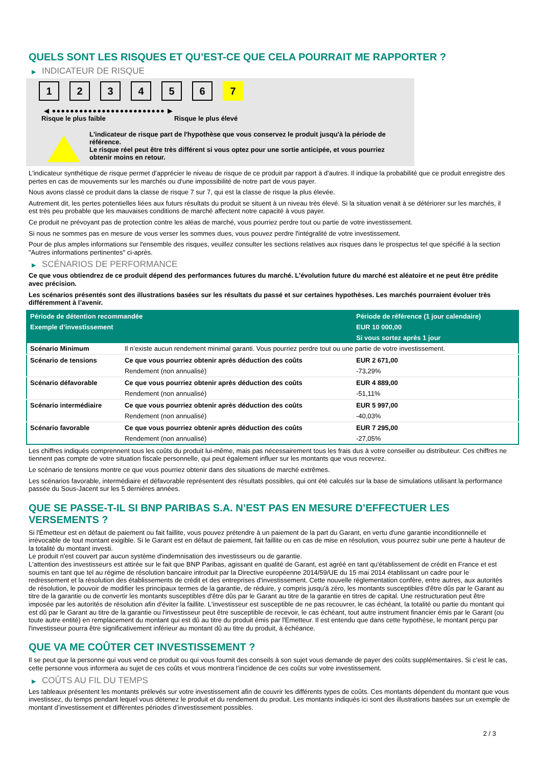QUELS SONT LES RISQUES ET QU’EST-CE QUE CELA POURRAIT ME RAPPORTER ?
▶ INDICATEUR DE RISQUE
1 2 3 4 5 6 7
◀ ●●●●●●●●●●●●●●●●●●●●●●●●● ▶
Risque le plus faible Risque le plus élevé
L'indicateur de risque part de l'hypothèse que vous conservez le produit jusqu'à la période de référence.
Le risque réel peut être très différent si vous optez pour une sortie anticipée, et vous pourriez obtenir moins en retour.
L'indicateur synthétique de risque permet d'apprécier le niveau de risque de ce produit par rapport à d'autres. Il indique la probabilité que ce produit enregistre des pertes en cas de mouvements sur les marchés ou d'une impossibilité de notre part de vous payer.
Nous avons classé ce produit dans la classe de risque 7 sur 7, qui est la classe de risque la plus élevée.
Autrement dit, les pertes potentielles liées aux futurs résultats du produit se situent à un niveau très élevé. Si la situation venait à se détériorer sur les marchés, il est très peu probable que les mauvaises conditions de marché affectent notre capacité à vous payer.
Ce produit ne prévoyant pas de protection contre les aléas de marché, vous pourriez perdre tout ou partie de votre investissement.
Si nous ne sommes pas en mesure de vous verser les sommes dues, vous pouvez perdre l'intégralité de votre investissement.
Pour de plus amples informations sur l'ensemble des risques, veuillez consulter les sections relatives aux risques dans le prospectus tel que spécifié à la section "Autres informations pertinentes" ci-après.
▶ SCÉNARIOS DE PERFORMANCE
Ce que vous obtiendrez de ce produit dépend des performances futures du marché. L’évolution future du marché est aléatoire et ne peut être prédite avec précision.
Les scénarios présentés sont des illustrations basées sur les résultats du passé et sur certaines hypothèses. Les marchés pourraient évoluer très différemment à l’avenir.
| Période de détention recommandée | | Période de référence (1 jour calendaire) |
| --- | --- | --- |
| Exemple d’investissement | | EUR 10 000,00 |
| | | Si vous sortez après 1 jour |
| Scénario Minimum | Il n’existe aucun rendement minimal garanti. Vous pourriez perdre tout ou une partie de votre investissement. | |
| Scénario de tensions | Ce que vous pourriez obtenir après déduction des coûts | EUR 2 671,00 |
| | Rendement (non annualisé) | -73,29% |
| Scénario défavorable | Ce que vous pourriez obtenir après déduction des coûts | EUR 4 889,00 |
| | Rendement (non annualisé) | -51,11% |
| Scénario intermédiaire | Ce que vous pourriez obtenir après déduction des coûts | EUR 5 997,00 |
| | Rendement (non annualisé) | -40,03% |
| Scénario favorable | Ce que vous pourriez obtenir après déduction des coûts | EUR 7 295,00 |
| | Rendement (non annualisé) | -27,05% |
Les chiffres indiqués comprennent tous les coûts du produit lui-même, mais pas nécessairement tous les frais dus à votre conseiller ou distributeur. Ces chiffres ne tiennent pas compte de votre situation fiscale personnelle, qui peut également influer sur les montants que vous recevrez.
Le scénario de tensions montre ce que vous pourriez obtenir dans des situations de marché extrêmes.
Les scénarios favorable, intermédiaire et défavorable représentent des résultats possibles, qui ont été calculés sur la base de simulations utilisant la performance passée du Sous-Jacent sur les 5 dernières années.
QUE SE PASSE-T-IL SI BNP PARIBAS S.A. N’EST PAS EN MESURE D’EFFECTUER LES VERSEMENTS ?
Si l'Émetteur est en défaut de paiement ou fait faillite, vous pouvez prétendre à un paiement de la part du Garant, en vertu d'une garantie inconditionnelle et irrévocable de tout montant exigible. Si le Garant est en défaut de paiement, fait faillite ou en cas de mise en résolution, vous pourrez subir une perte à hauteur de la totalité du montant investi.
Le produit n'est couvert par aucun système d'indemnisation des investisseurs ou de garantie.
L'attention des investisseurs est attirée sur le fait que BNP Paribas, agissant en qualité de Garant, est agréé en tant qu'établissement de crédit en France et est soumis en tant que tel au régime de résolution bancaire introduit par la Directive européenne 2014/59/UE du 15 mai 2014 établissant un cadre pour le redressement et la résolution des établissements de crédit et des entreprises d'investissement. Cette nouvelle réglementation confère, entre autres, aux autorités de résolution, le pouvoir de modifier les principaux termes de la garantie, de réduire, y compris jusqu'à zéro, les montants susceptibles d'être dûs par le Garant au titre de la garantie ou de convertir les montants susceptibles d'être dûs par le Garant au titre de la garantie en titres de capital. Une restructuration peut être imposée par les autorités de résolution afin d'éviter la faillite. L'investisseur est susceptible de ne pas recouvrer, le cas échéant, la totalité ou partie du montant qui est dû par le Garant au titre de la garantie ou l'investisseur peut être susceptible de recevoir, le cas échéant, tout autre instrument financier émis par le Garant (ou toute autre entité) en remplacement du montant qui est dû au titre du produit émis par l'Emetteur. Il est entendu que dans cette hypothèse, le montant perçu par l'investisseur pourra être significativement inférieur au montant dû au titre du produit, à échéance.
QUE VA ME COÛTER CET INVESTISSEMENT ?
Il se peut que la personne qui vous vend ce produit ou qui vous fournit des conseils à son sujet vous demande de payer des coûts supplémentaires. Si c’est le cas, cette personne vous informera au sujet de ces coûts et vous montrera l’incidence de ces coûts sur votre investissement.
▶ COÛTS AU FIL DU TEMPS
Les tableaux présentent les montants prélevés sur votre investissement afin de couvrir les différents types de coûts. Ces montants dépendent du montant que vous investissez, du temps pendant lequel vous détenez le produit et du rendement du produit. Les montants indiqués ici sont des illustrations basées sur un exemple de montant d’investissement et différentes périodes d’investissement possibles.
2 / 3